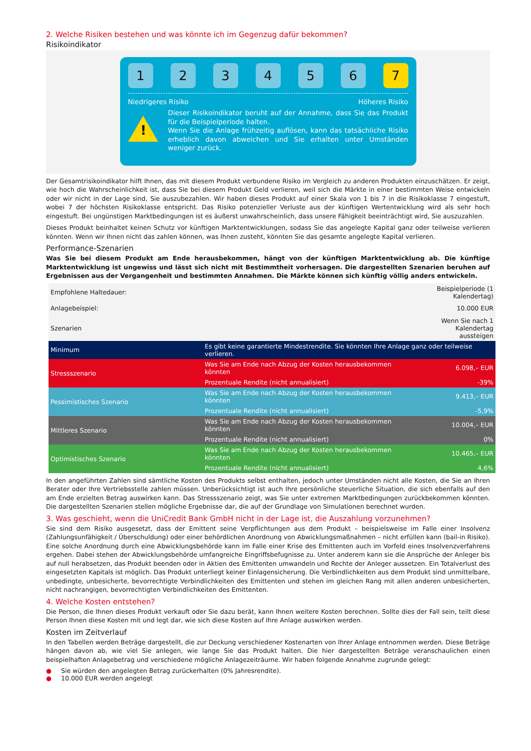2. Welche Risiken bestehen und was könnte ich im Gegenzug dafür bekommen?
Risikoindikator
1 2 3 4 5 6 7
Niedrigeres Risiko Höheres Risiko
!
Dieser Risikoindikator beruht auf der Annahme, dass Sie das Produkt für die Beispielperiode halten.
Wenn Sie die Anlage frühzeitig auflösen, kann das tatsächliche Risiko erheblich davon abweichen und Sie erhalten unter Umständen weniger zurück.
Der Gesamtrisikoindikator hilft Ihnen, das mit diesem Produkt verbundene Risiko im Vergleich zu anderen Produkten einzuschätzen. Er zeigt, wie hoch die Wahrscheinlichkeit ist, dass Sie bei diesem Produkt Geld verlieren, weil sich die Märkte in einer bestimmten Weise entwickeln oder wir nicht in der Lage sind, Sie auszubezahlen. Wir haben dieses Produkt auf einer Skala von 1 bis 7 in die Risikoklasse 7 eingestuft, wobei 7 der höchsten Risikoklasse entspricht. Das Risiko potenzieller Verluste aus der künftigen Wertentwicklung wird als sehr hoch eingestuft. Bei ungünstigen Marktbedingungen ist es äußerst unwahrscheinlich, dass unsere Fähigkeit beeinträchtigt wird, Sie auszuzahlen.
Dieses Produkt beinhaltet keinen Schutz vor künftigen Marktentwicklungen, sodass Sie das angelegte Kapital ganz oder teilweise verlieren könnten. Wenn wir Ihnen nicht das zahlen können, was Ihnen zusteht, könnten Sie das gesamte angelegte Kapital verlieren.
Performance-Szenarien
Was Sie bei diesem Produkt am Ende herausbekommen, hängt von der künftigen Marktentwicklung ab. Die künftige Marktentwicklung ist ungewiss und lässt sich nicht mit Bestimmtheit vorhersagen. Die dargestellten Szenarien beruhen auf Ergebnissen aus der Vergangenheit und bestimmten Annahmen. Die Märkte können sich künftig völlig anders entwickeln.
| Empfohlene Haltedauer: | | Beispielperiode (1 Kalendertag) |
| Anlagebeispiel: | | 10.000 EUR |
| Szenarien | | Wenn Sie nach 1 Kalendertag aussteigen |
| Minimum | Es gibt keine garantierte Mindestrendite. Sie könnten Ihre Anlage ganz oder teilweise verlieren. | |
| Stressszenario | Was Sie am Ende nach Abzug der Kosten herausbekommen könnten | 6.098,– EUR |
| | Prozentuale Rendite (nicht annualisiert) | -39% |
| Pessimistisches Szenario | Was Sie am Ende nach Abzug der Kosten herausbekommen könnten | 9.413,– EUR |
| | Prozentuale Rendite (nicht annualisiert) | -5,9% |
| Mittleres Szenario | Was Sie am Ende nach Abzug der Kosten herausbekommen könnten | 10.004,– EUR |
| | Prozentuale Rendite (nicht annualisiert) | 0% |
| Optimistisches Szenario | Was Sie am Ende nach Abzug der Kosten herausbekommen könnten | 10.465,– EUR |
| | Prozentuale Rendite (nicht annualisiert) | 4,6% |
In den angeführten Zahlen sind sämtliche Kosten des Produkts selbst enthalten, jedoch unter Umständen nicht alle Kosten, die Sie an Ihren Berater oder Ihre Vertriebsstelle zahlen müssen. Unberücksichtigt ist auch Ihre persönliche steuerliche Situation, die sich ebenfalls auf den am Ende erzielten Betrag auswirken kann. Das Stressszenario zeigt, was Sie unter extremen Marktbedingungen zurückbekommen könnten. Die dargestellten Szenarien stellen mögliche Ergebnisse dar, die auf der Grundlage von Simulationen berechnet wurden.
3. Was geschieht, wenn die UniCredit Bank GmbH nicht in der Lage ist, die Auszahlung vorzunehmen?
Sie sind dem Risiko ausgesetzt, dass der Emittent seine Verpflichtungen aus dem Produkt – beispielsweise im Falle einer Insolvenz (Zahlungsunfähigkeit / Überschuldung) oder einer behördlichen Anordnung von Abwicklungsmaßnahmen – nicht erfüllen kann (bail-in Risiko). Eine solche Anordnung durch eine Abwicklungsbehörde kann im Falle einer Krise des Emittenten auch im Vorfeld eines Insolvenzverfahrens ergehen. Dabei stehen der Abwicklungsbehörde umfangreiche Eingriffsbefugnisse zu. Unter anderem kann sie die Ansprüche der Anleger bis auf null herabsetzen, das Produkt beenden oder in Aktien des Emittenten umwandeln und Rechte der Anleger aussetzen. Ein Totalverlust des eingesetzten Kapitals ist möglich. Das Produkt unterliegt keiner Einlagensicherung. Die Verbindlichkeiten aus dem Produkt sind unmittelbare, unbedingte, unbesicherte, bevorrechtigte Verbindlichkeiten des Emittenten und stehen im gleichen Rang mit allen anderen unbesicherten, nicht nachrangigen, bevorrechtigten Verbindlichkeiten des Emittenten.
4. Welche Kosten entstehen?
Die Person, die Ihnen dieses Produkt verkauft oder Sie dazu berät, kann Ihnen weitere Kosten berechnen. Sollte dies der Fall sein, teilt diese Person Ihnen diese Kosten mit und legt dar, wie sich diese Kosten auf Ihre Anlage auswirken werden.
Kosten im Zeitverlauf
In den Tabellen werden Beträge dargestellt, die zur Deckung verschiedener Kostenarten von Ihrer Anlage entnommen werden. Diese Beträge hängen davon ab, wie viel Sie anlegen, wie lange Sie das Produkt halten. Die hier dargestellten Beträge veranschaulichen einen beispielhaften Anlagebetrag und verschiedene mögliche Anlagezeiträume. Wir haben folgende Annahme zugrunde gelegt:
● Sie würden den angelegten Betrag zurückerhalten (0% Jahresrendite).
● 10.000 EUR werden angelegt